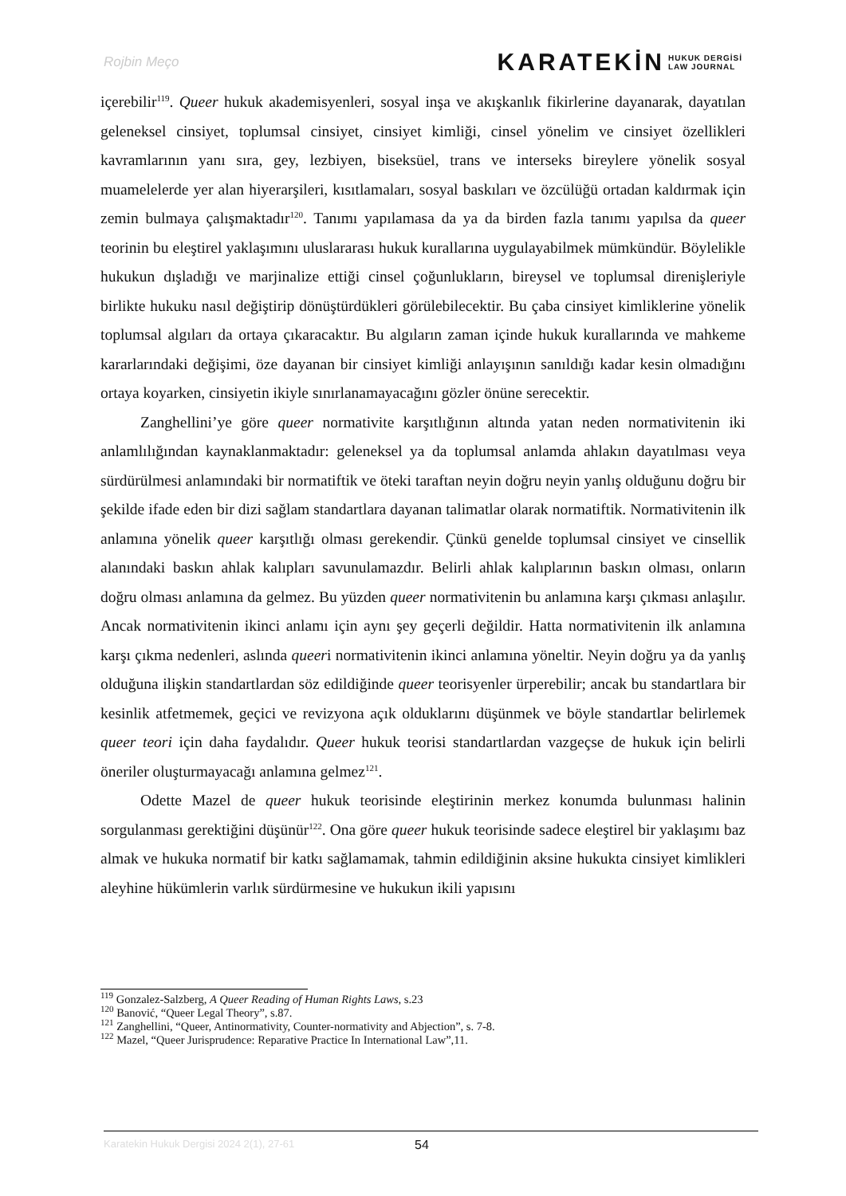Rojbin Meço
KARATEKİN HUKUK DERGİSİ
LAW JOURNAL
içerebilir<sup>119</sup>. Queer hukuk akademisyenleri, sosyal inşa ve akışkanlık fikirlerine dayanarak, dayatılan geleneksel cinsiyet, toplumsal cinsiyet, cinsiyet kimliği, cinsel yönelim ve cinsiyet özellikleri kavramlarının yanı sıra, gey, lezbiyen, biseksüel, trans ve interseks bireylere yönelik sosyal muamelelerde yer alan hiyerarşileri, kısıtlamaları, sosyal baskıları ve özcülüğü ortadan kaldırmak için zemin bulmaya çalışmaktadır<sup>120</sup>. Tanımı yapılamasa da ya da birden fazla tanımı yapılsa da queer teorinin bu eleştirel yaklaşımını uluslararası hukuk kurallarına uygulayabilmek mümkündür. Böylelikle hukukun dışladığı ve marjinalize ettiği cinsel çoğunlukların, bireysel ve toplumsal direnişleriyle birlikte hukuku nasıl değiştirip dönüştürdükleri görülebilecektir. Bu çaba cinsiyet kimliklerine yönelik toplumsal algıları da ortaya çıkaracaktır. Bu algıların zaman içinde hukuk kurallarında ve mahkeme kararlarındaki değişimi, öze dayanan bir cinsiyet kimliği anlayışının sanıldığı kadar kesin olmadığını ortaya koyarken, cinsiyetin ikiyle sınırlanamayacağını gözler önüne serecektir.
Zanghellini’ye göre queer normativite karşıtlığının altında yatan neden normativitenin iki anlamlılığından kaynaklanmaktadır: geleneksel ya da toplumsal anlamda ahlakın dayatılması veya sürdürülmesi anlamındaki bir normatiftik ve öteki taraftan neyin doğru neyin yanlış olduğunu doğru bir şekilde ifade eden bir dizi sağlam standartlara dayanan talimatlar olarak normatiftik. Normativitenin ilk anlamına yönelik queer karşıtlığı olması gerekendir. Çünkü genelde toplumsal cinsiyet ve cinsellik alanındaki baskın ahlak kalıpları savunulamazdır. Belirli ahlak kalıplarının baskın olması, onların doğru olması anlamına da gelmez. Bu yüzden queer normativitenin bu anlamına karşı çıkması anlaşılır. Ancak normativitenin ikinci anlamı için aynı şey geçerli değildir. Hatta normativitenin ilk anlamına karşı çıkma nedenleri, aslında queeri normativitenin ikinci anlamına yöneltir. Neyin doğru ya da yanlış olduğuna ilişkin standartlardan söz edildiğinde queer teorisyenler ürperebilir; ancak bu standartlara bir kesinlik atfetmemek, geçici ve revizyona açık olduklarını düşünmek ve böyle standartlar belirlemek queer teori için daha faydalıdır. Queer hukuk teorisi standartlardan vazgeçse de hukuk için belirli öneriler oluşturmayacağı anlamına gelmez<sup>121</sup>.
Odette Mazel de queer hukuk teorisinde eleştirinin merkez konumda bulunması halinin sorgulanması gerektiğini düşünür<sup>122</sup>. Ona göre queer hukuk teorisinde sadece eleştirel bir yaklaşımı baz almak ve hukuka normatif bir katkı sağlamamak, tahmin edildiğinin aksine hukukta cinsiyet kimlikleri aleyhine hükümlerin varlık sürdürmesine ve hukukun ikili yapısını
<sup>119</sup> Gonzalez-Salzberg, A Queer Reading of Human Rights Laws, s.23
<sup>120</sup> Banović, “Queer Legal Theory”, s.87.
<sup>121</sup> Zanghellini, “Queer, Antinormativity, Counter-normativity and Abjection”, s. 7-8.
<sup>122</sup> Mazel, “Queer Jurisprudence: Reparative Practice In International Law”,11.
Karatekin Hukuk Dergisi 2024 2(1), 27-61
54